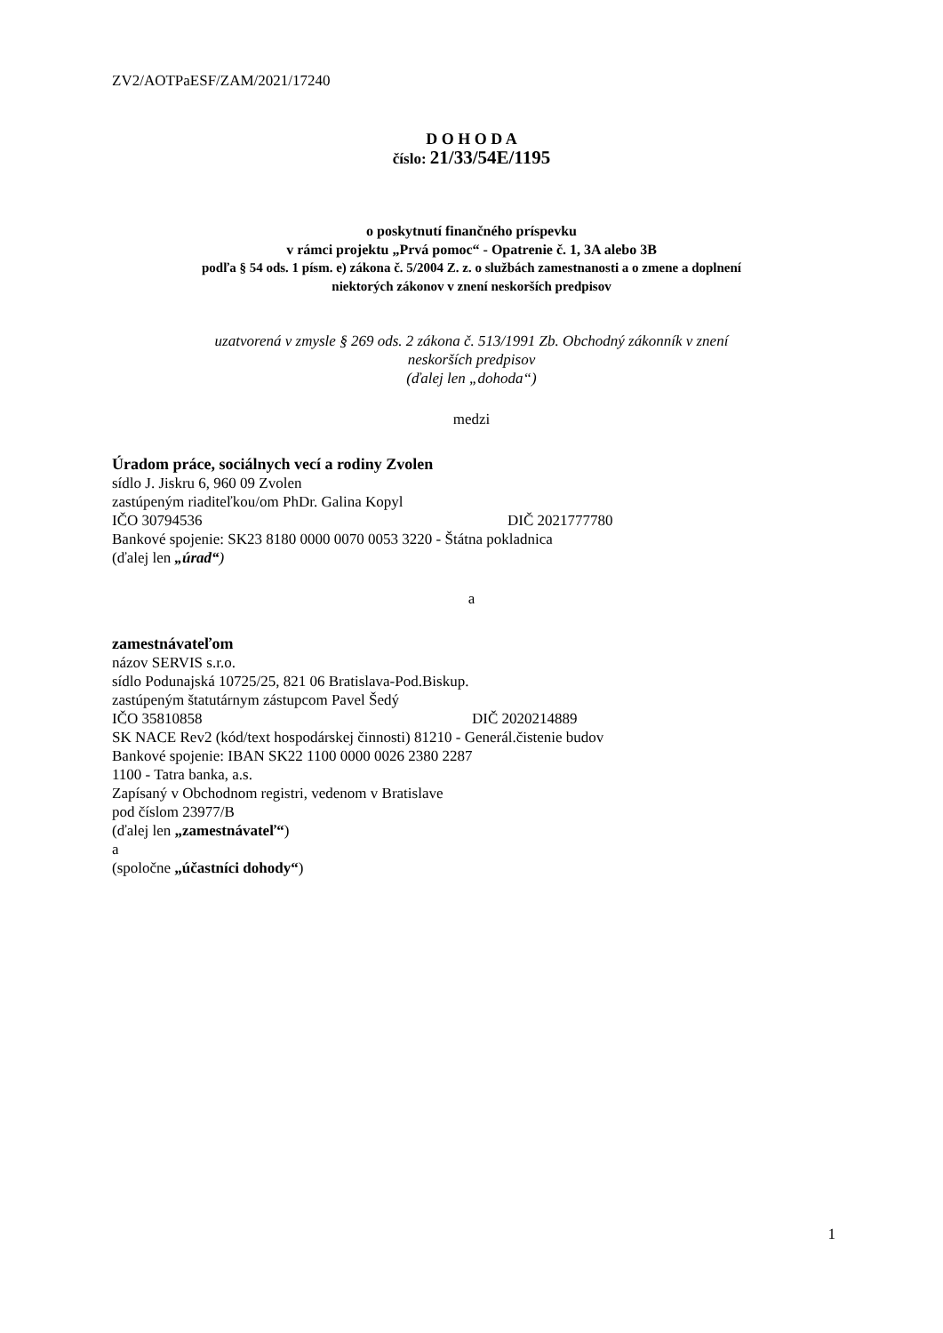ZV2/AOTPaESF/ZAM/2021/17240
D O H O D A
číslo: 21/33/54E/1195
o poskytnutí finančného príspevku
v rámci projektu „Prvá pomoc“ - Opatrenie č. 1, 3A alebo 3B
podľa § 54 ods. 1 písm. e) zákona č. 5/2004 Z. z. o službách zamestnanosti a o zmene a doplnení
niektorých zákonov v znení neskorších predpisov
uzatvorená v zmysle § 269 ods. 2 zákona č. 513/1991 Zb. Obchodný zákonník v znení
neskorších predpisov
(ďalej len „dohoda“)
medzi
Úradom práce, sociálnych vecí a rodiny Zvolen
sídlo J. Jiskru 6, 960 09 Zvolen
zastúpeným riaditeľkou/om PhDr. Galina Kopyl
IČO 30794536 DIČ 2021777780
Bankové spojenie: SK23 8180 0000 0070 0053 3220 - Štátna pokladnica
(ďalej len „úrad“)
a
zamestnávateľom
názov SERVIS s.r.o.
sídlo Podunajská 10725/25, 821 06 Bratislava-Pod.Biskup.
zastúpeným štatutárnym zástupcom Pavel Šedý
IČO 35810858 DIČ 2020214889
SK NACE Rev2 (kód/text hospodárskej činnosti) 81210 - Generál.čistenie budov
Bankové spojenie: IBAN SK22 1100 0000 0026 2380 2287
1100 - Tatra banka, a.s.
Zapísaný v Obchodnom registri, vedenom v Bratislave
pod číslom 23977/B
(ďalej len „zamestnávateľ“)
a
(spoločne „účastníci dohody“)
1